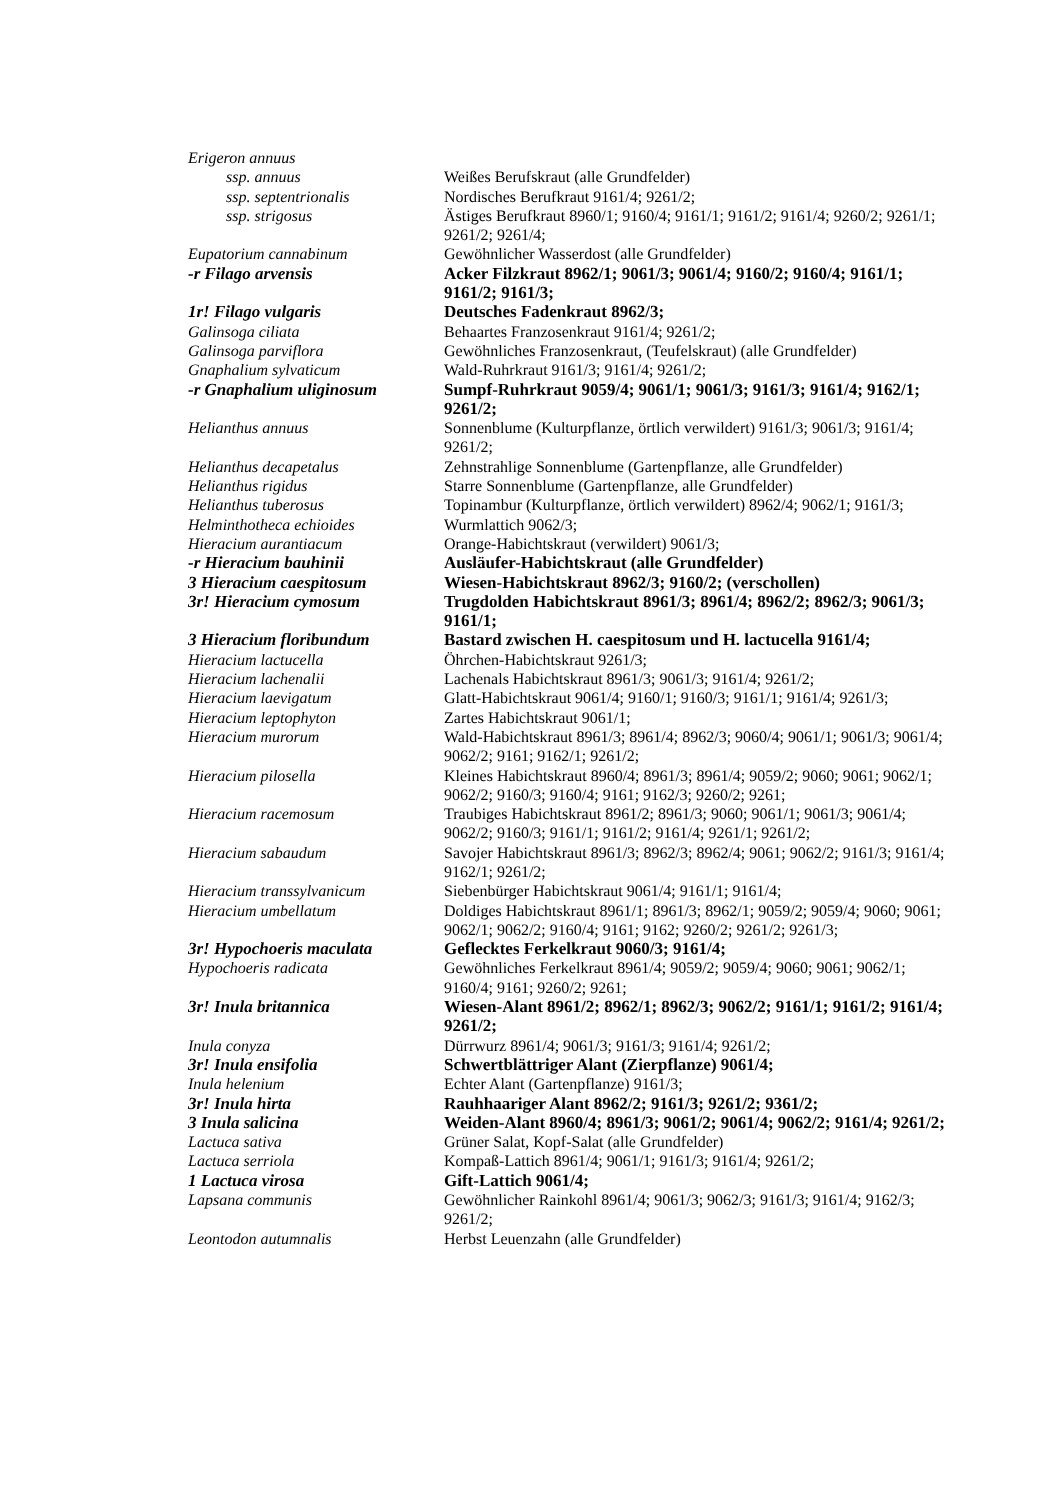| Erigeron annuus | |
| ssp. annuus | Weißes Berufskraut (alle Grundfelder) |
| ssp. septentrionalis | Nordisches Berufkraut 9161/4; 9261/2; |
| ssp. strigosus | Ästiges Berufkraut 8960/1; 9160/4; 9161/1; 9161/2; 9161/4; 9260/2; 9261/1; 9261/2; 9261/4; |
| Eupatorium cannabinum | Gewöhnlicher Wasserdost (alle Grundfelder) |
| -r Filago arvensis | Acker Filzkraut 8962/1; 9061/3; 9061/4; 9160/2; 9160/4; 9161/1; 9161/2; 9161/3; |
| 1r! Filago vulgaris | Deutsches Fadenkraut 8962/3; |
| Galinsoga ciliata | Behaartes Franzosenkraut 9161/4; 9261/2; |
| Galinsoga parviflora | Gewöhnliches Franzosenkraut, (Teufelskraut) (alle Grundfelder) |
| Gnaphalium sylvaticum | Wald-Ruhrkraut 9161/3; 9161/4; 9261/2; |
| -r Gnaphalium uliginosum | Sumpf-Ruhrkraut 9059/4; 9061/1; 9061/3; 9161/3; 9161/4; 9162/1; 9261/2; |
| Helianthus annuus | Sonnenblume (Kulturpflanze, örtlich verwildert) 9161/3; 9061/3; 9161/4; 9261/2; |
| Helianthus decapetalus | Zehnstrahlige Sonnenblume (Gartenpflanze, alle Grundfelder) |
| Helianthus rigidus | Starre Sonnenblume (Gartenpflanze, alle Grundfelder) |
| Helianthus tuberosus | Topinambur (Kulturpflanze, örtlich verwildert) 8962/4; 9062/1; 9161/3; |
| Helminthotheca echioides | Wurmlattich 9062/3; |
| Hieracium aurantiacum | Orange-Habichtskraut (verwildert) 9061/3; |
| -r Hieracium bauhinii | Ausläufer-Habichtskraut (alle Grundfelder) |
| 3 Hieracium caespitosum | Wiesen-Habichtskraut 8962/3; 9160/2; (verschollen) |
| 3r! Hieracium cymosum | Trugdolden Habichtskraut 8961/3; 8961/4; 8962/2; 8962/3; 9061/3; 9161/1; |
| 3 Hieracium floribundum | Bastard zwischen H. caespitosum und H. lactucella 9161/4; |
| Hieracium lactucella | Öhrchen-Habichtskraut 9261/3; |
| Hieracium lachenalii | Lachenals Habichtskraut 8961/3; 9061/3; 9161/4; 9261/2; |
| Hieracium laevigatum | Glatt-Habichtskraut 9061/4; 9160/1; 9160/3; 9161/1; 9161/4; 9261/3; |
| Hieracium leptophyton | Zartes Habichtskraut 9061/1; |
| Hieracium murorum | Wald-Habichtskraut 8961/3; 8961/4; 8962/3; 9060/4; 9061/1; 9061/3; 9061/4; 9062/2; 9161; 9162/1; 9261/2; |
| Hieracium pilosella | Kleines Habichtskraut 8960/4; 8961/3; 8961/4; 9059/2; 9060; 9061; 9062/1; 9062/2; 9160/3; 9160/4; 9161; 9162/3; 9260/2; 9261; |
| Hieracium racemosum | Traubiges Habichtskraut 8961/2; 8961/3; 9060; 9061/1; 9061/3; 9061/4; 9062/2; 9160/3; 9161/1; 9161/2; 9161/4; 9261/1; 9261/2; |
| Hieracium sabaudum | Savojer Habichtskraut 8961/3; 8962/3; 8962/4; 9061; 9062/2; 9161/3; 9161/4; 9162/1; 9261/2; |
| Hieracium transsylvanicum | Siebenbürger Habichtskraut 9061/4; 9161/1; 9161/4; |
| Hieracium umbellatum | Doldiges Habichtskraut 8961/1; 8961/3; 8962/1; 9059/2; 9059/4; 9060; 9061; 9062/1; 9062/2; 9160/4; 9161; 9162; 9260/2; 9261/2; 9261/3; |
| 3r! Hypochoeris maculata | Geflecktes Ferkelkraut 9060/3; 9161/4; |
| Hypochoeris radicata | Gewöhnliches Ferkelkraut 8961/4; 9059/2; 9059/4; 9060; 9061; 9062/1; 9160/4; 9161; 9260/2; 9261; |
| 3r! Inula britannica | Wiesen-Alant 8961/2; 8962/1; 8962/3; 9062/2; 9161/1; 9161/2; 9161/4; 9261/2; |
| Inula conyza | Dürrwurz 8961/4; 9061/3; 9161/3; 9161/4; 9261/2; |
| 3r! Inula ensifolia | Schwertblättriger Alant (Zierpflanze) 9061/4; |
| Inula helenium | Echter Alant (Gartenpflanze) 9161/3; |
| 3r! Inula hirta | Rauhhaariger Alant 8962/2; 9161/3; 9261/2; 9361/2; |
| 3 Inula salicina | Weiden-Alant 8960/4; 8961/3; 9061/2; 9061/4; 9062/2; 9161/4; 9261/2; |
| Lactuca sativa | Grüner Salat, Kopf-Salat (alle Grundfelder) |
| Lactuca serriola | Kompaß-Lattich 8961/4; 9061/1; 9161/3; 9161/4; 9261/2; |
| 1 Lactuca virosa | Gift-Lattich 9061/4; |
| Lapsana communis | Gewöhnlicher Rainkohl 8961/4; 9061/3; 9062/3; 9161/3; 9161/4; 9162/3; 9261/2; |
| Leontodon autumnalis | Herbst Leuenzahn (alle Grundfelder) |